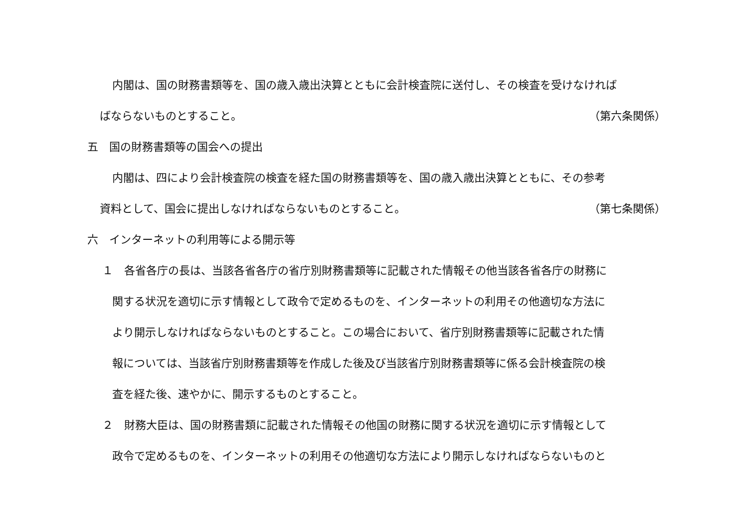内閣は、国の財務書類等を、国の歳入歳出決算とともに会計検査院に送付し、その検査を受けなければ
ばならないものとすること。 （第六条関係）
五　国の財務書類等の国会への提出
内閣は、四により会計検査院の検査を経た国の財務書類等を、国の歳入歳出決算とともに、その参考
資料として、国会に提出しなければならないものとすること。 （第七条関係）
六　インターネットの利用等による開示等
１　各省各庁の長は、当該各省各庁の省庁別財務書類等に記載された情報その他当該各省各庁の財務に
関する状況を適切に示す情報として政令で定めるものを、インターネットの利用その他適切な方法に
より開示しなければならないものとすること。この場合において、省庁別財務書類等に記載された情
報については、当該省庁別財務書類等を作成した後及び当該省庁別財務書類等に係る会計検査院の検
査を経た後、速やかに、開示するものとすること。
２　財務大臣は、国の財務書類に記載された情報その他国の財務に関する状況を適切に示す情報として
政令で定めるものを、インターネットの利用その他適切な方法により開示しなければならないものと